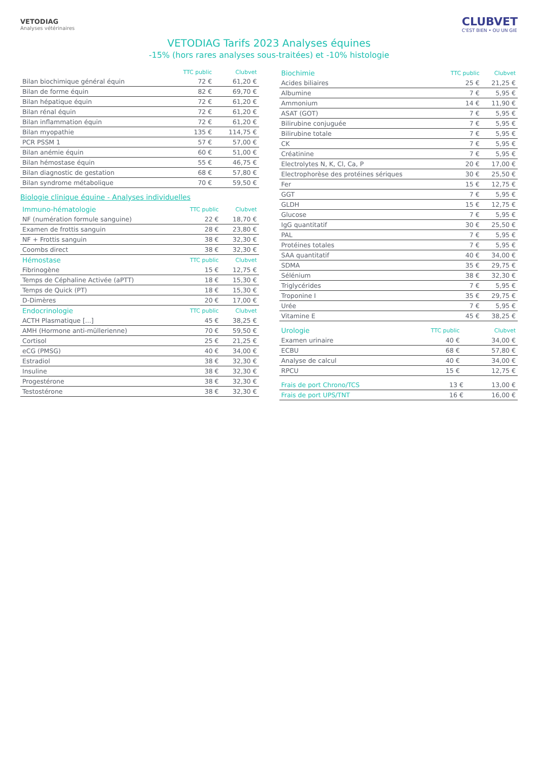VETODIAG
Analyses vétérinaires
CLUBVET
C'EST BIEN • OU UN GIE
VETODIAG Tarifs 2023 Analyses équines
-15% (hors rares analyses sous-traitées) et -10% histologie
| | TTC public | Clubvet |
| --- | --- | --- |
| Bilan biochimique général équin | 72 € | 61,20 € |
| Bilan de forme équin | 82 € | 69,70 € |
| Bilan hépatique équin | 72 € | 61,20 € |
| Bilan rénal équin | 72 € | 61,20 € |
| Bilan inflammation équin | 72 € | 61,20 € |
| Bilan myopathie | 135 € | 114,75 € |
| PCR PSSM 1 | 57 € | 57,00 € |
| Bilan anémie équin | 60 € | 51,00 € |
| Bilan hémostase équin | 55 € | 46,75 € |
| Bilan diagnostic de gestation | 68 € | 57,80 € |
| Bilan syndrome métabolique | 70 € | 59,50 € |
Biologie clinique équine - Analyses individuelles
| Immuno-hématologie | TTC public | Clubvet |
| --- | --- | --- |
| NF (numération formule sanguine) | 22 € | 18,70 € |
| Examen de frottis sanguin | 28 € | 23,80 € |
| NF + Frottis sanguin | 38 € | 32,30 € |
| Coombs direct | 38 € | 32,30 € |
| Hémostase | TTC public | Clubvet |
| Fibrinogène | 15 € | 12,75 € |
| Temps de Céphaline Activée (aPTT) | 18 € | 15,30 € |
| Temps de Quick (PT) | 18 € | 15,30 € |
| D-Dimères | 20 € | 17,00 € |
| Endocrinologie | TTC public | Clubvet |
| ACTH Plasmatique [...] | 45 € | 38,25 € |
| AMH (Hormone anti-müllerienne) | 70 € | 59,50 € |
| Cortisol | 25 € | 21,25 € |
| eCG (PMSG) | 40 € | 34,00 € |
| Estradiol | 38 € | 32,30 € |
| Insuline | 38 € | 32,30 € |
| Progestérone | 38 € | 32,30 € |
| Testostérone | 38 € | 32,30 € |
| Biochimie | TTC public | Clubvet |
| --- | --- | --- |
| Acides biliaires | 25 € | 21,25 € |
| Albumine | 7 € | 5,95 € |
| Ammonium | 14 € | 11,90 € |
| ASAT (GOT) | 7 € | 5,95 € |
| Bilirubine conjuguée | 7 € | 5,95 € |
| Bilirubine totale | 7 € | 5,95 € |
| CK | 7 € | 5,95 € |
| Créatinine | 7 € | 5,95 € |
| Electrolytes N, K, Cl, Ca, P | 20 € | 17,00 € |
| Electrophorèse des protéines sériques | 30 € | 25,50 € |
| Fer | 15 € | 12,75 € |
| GGT | 7 € | 5,95 € |
| GLDH | 15 € | 12,75 € |
| Glucose | 7 € | 5,95 € |
| IgG quantitatif | 30 € | 25,50 € |
| PAL | 7 € | 5,95 € |
| Protéines totales | 7 € | 5,95 € |
| SAA quantitatif | 40 € | 34,00 € |
| SDMA | 35 € | 29,75 € |
| Sélénium | 38 € | 32,30 € |
| Triglycérides | 7 € | 5,95 € |
| Troponine I | 35 € | 29,75 € |
| Urée | 7 € | 5,95 € |
| Vitamine E | 45 € | 38,25 € |
| Urologie | TTC public | Clubvet |
| --- | --- | --- |
| Examen urinaire | 40 € | 34,00 € |
| ECBU | 68 € | 57,80 € |
| Analyse de calcul | 40 € | 34,00 € |
| RPCU | 15 € | 12,75 € |
| Frais de port Chrono/TCS | 13 € | 13,00 € |
| Frais de port UPS/TNT | 16 € | 16,00 € |